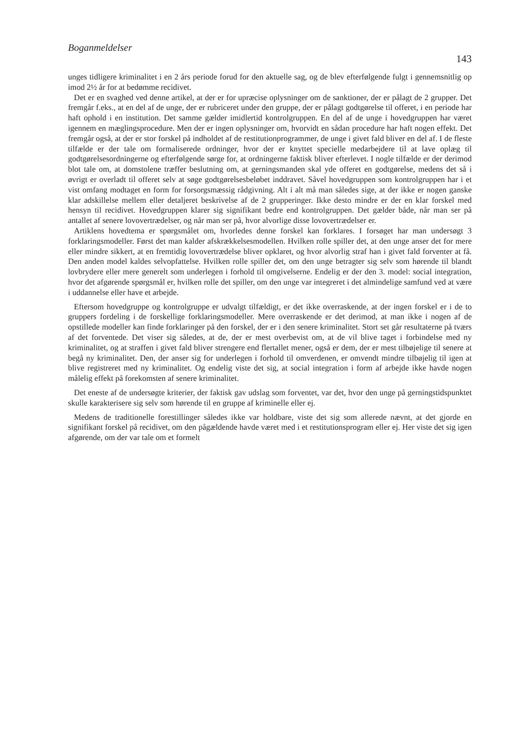Boganmeldelser 143
unges tidligere kriminalitet i en 2 års periode forud for den aktuelle sag, og de blev efterfølgende fulgt i gennemsnitlig op imod 2½ år for at bedømme recidivet.
Det er en svaghed ved denne artikel, at der er for upræcise oplysninger om de sanktioner, der er pålagt de 2 grupper. Det fremgår f.eks., at en del af de unge, der er rubriceret under den gruppe, der er pålagt godtgørelse til offeret, i en periode har haft ophold i en institution. Det samme gælder imidlertid kontrolgruppen. En del af de unge i hovedgruppen har været igennem en mæglingsprocedure. Men der er ingen oplysninger om, hvorvidt en sådan procedure har haft nogen effekt. Det fremgår også, at der er stor forskel på indholdet af de restitutionprogrammer, de unge i givet fald bliver en del af. I de fleste tilfælde er der tale om formaliserede ordninger, hvor der er knyttet specielle medarbejdere til at lave oplæg til godtgørelsesordningerne og efterfølgende sørge for, at ordningerne faktisk bliver efterlevet. I nogle tilfælde er der derimod blot tale om, at domstolene træffer beslutning om, at gerningsmanden skal yde offeret en godtgørelse, medens det så i øvrigt er overladt til offeret selv at søge godtgørelsesbeløbet inddravet. Såvel hovedgruppen som kontrolgruppen har i et vist omfang modtaget en form for forsorgsmæssig rådgivning. Alt i alt må man således sige, at der ikke er nogen ganske klar adskillelse mellem eller detaljeret beskrivelse af de 2 grupperinger. Ikke desto mindre er der en klar forskel med hensyn til recidivet. Hovedgruppen klarer sig signifikant bedre end kontrolgruppen. Det gælder både, når man ser på antallet af senere lovovertrædelser, og når man ser på, hvor alvorlige disse lovovertrædelser er.
Artiklens hovedtema er spørgsmålet om, hvorledes denne forskel kan forklares. I forsøget har man undersøgt 3 forklaringsmodeller. Først det man kalder afskrækkelsesmodellen. Hvilken rolle spiller det, at den unge anser det for mere eller mindre sikkert, at en fremtidig lovovertrædelse bliver opklaret, og hvor alvorlig straf han i givet fald forventer at få. Den anden model kaldes selvopfattelse. Hvilken rolle spiller det, om den unge betragter sig selv som hørende til blandt lovbrydere eller mere generelt som underlegen i forhold til omgivelserne. Endelig er der den 3. model: social integration, hvor det afgørende spørgsmål er, hvilken rolle det spiller, om den unge var integreret i det almindelige samfund ved at være i uddannelse eller have et arbejde.
Eftersom hovedgruppe og kontrolgruppe er udvalgt tilfældigt, er det ikke overraskende, at der ingen forskel er i de to gruppers fordeling i de forskellige forklaringsmodeller. Mere overraskende er det derimod, at man ikke i nogen af de opstillede modeller kan finde forklaringer på den forskel, der er i den senere kriminalitet. Stort set går resultaterne på tværs af det forventede. Det viser sig således, at de, der er mest overbevist om, at de vil blive taget i forbindelse med ny kriminalitet, og at straffen i givet fald bliver strengere end flertallet mener, også er dem, der er mest tilbøjelige til senere at begå ny kriminalitet. Den, der anser sig for underlegen i forhold til omverdenen, er omvendt mindre tilbøjelig til igen at blive registreret med ny kriminalitet. Og endelig viste det sig, at social integration i form af arbejde ikke havde nogen målelig effekt på forekomsten af senere kriminalitet.
Det eneste af de undersøgte kriterier, der faktisk gav udslag som forventet, var det, hvor den unge på gerningstidspunktet skulle karakterisere sig selv som hørende til en gruppe af kriminelle eller ej.
Medens de traditionelle forestillinger således ikke var holdbare, viste det sig som allerede nævnt, at det gjorde en signifikant forskel på recidivet, om den pågældende havde været med i et restitutionsprogram eller ej. Her viste det sig igen afgørende, om der var tale om et formelt